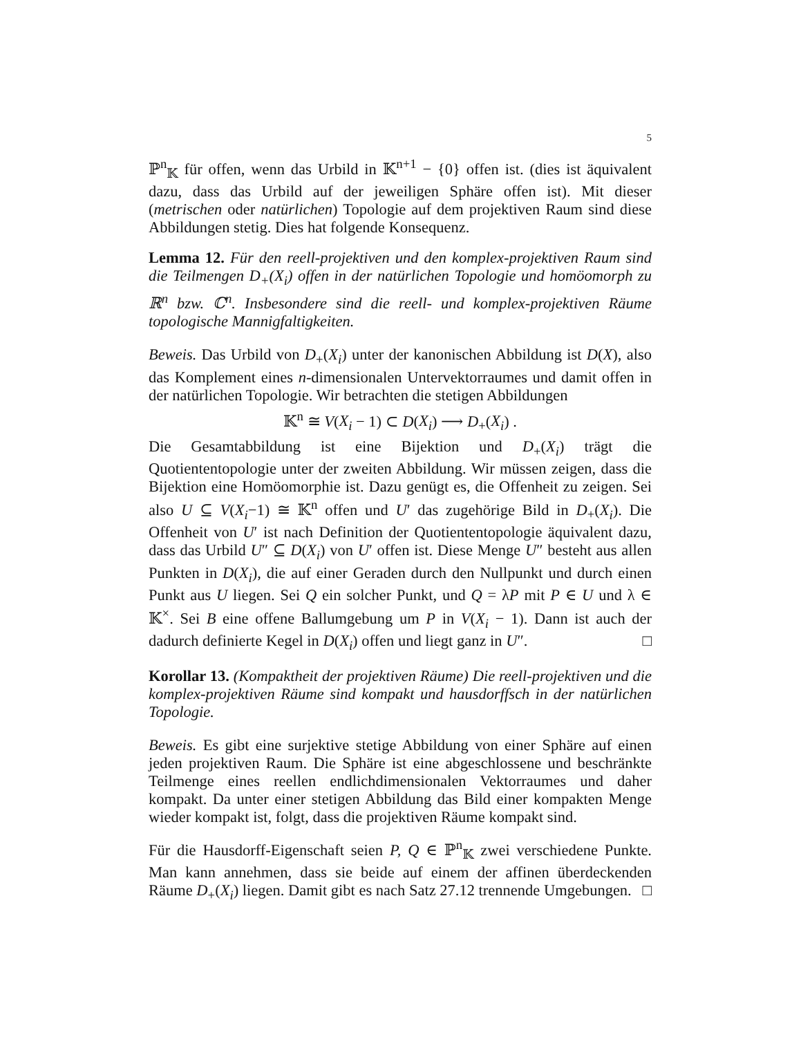5
ℙ<sup>n</sup><sub>𝕂</sub> für offen, wenn das Urbild in 𝕂<sup>n+1</sup> − {0} offen ist. (dies ist äquivalent dazu, dass das Urbild auf der jeweiligen Sphäre offen ist). Mit dieser (metrischen oder natürlichen) Topologie auf dem projektiven Raum sind diese Abbildungen stetig. Dies hat folgende Konsequenz.
Lemma 12. Für den reell-projektiven und den komplex-projektiven Raum sind die Teilmengen D<sub>+</sub>(X<sub>i</sub>) offen in der natürlichen Topologie und homöomorph zu ℝ<sup>n</sup> bzw. ℂ<sup>n</sup>. Insbesondere sind die reell- und komplex-projektiven Räume topologische Mannigfaltigkeiten.
Beweis. Das Urbild von D<sub>+</sub>(X<sub>i</sub>) unter der kanonischen Abbildung ist D(X), also das Komplement eines n-dimensionalen Untervektorraumes und damit offen in der natürlichen Topologie. Wir betrachten die stetigen Abbildungen
𝕂<sup>n</sup> ≅ V(X<sub>i</sub> − 1) ⊂ D(X<sub>i</sub>) ⟶ D<sub>+</sub>(X<sub>i</sub>) .
Die Gesamtabbildung ist eine Bijektion und D<sub>+</sub>(X<sub>i</sub>) trägt die Quotiententopologie unter der zweiten Abbildung. Wir müssen zeigen, dass die Bijektion eine Homöomorphie ist. Dazu genügt es, die Offenheit zu zeigen. Sei also U ⊆ V(X<sub>i</sub>−1) ≅ 𝕂<sup>n</sup> offen und U′ das zugehörige Bild in D<sub>+</sub>(X<sub>i</sub>). Die Offenheit von U′ ist nach Definition der Quotiententopologie äquivalent dazu, dass das Urbild U″ ⊆ D(X<sub>i</sub>) von U′ offen ist. Diese Menge U″ besteht aus allen Punkten in D(X<sub>i</sub>), die auf einer Geraden durch den Nullpunkt und durch einen Punkt aus U liegen. Sei Q ein solcher Punkt, und Q = λP mit P ∈ U und λ ∈ 𝕂<sup>×</sup>. Sei B eine offene Ballumgebung um P in V(X<sub>i</sub> − 1). Dann ist auch der dadurch definierte Kegel in D(X<sub>i</sub>) offen und liegt ganz in U″. □
Korollar 13. (Kompaktheit der projektiven Räume) Die reell-projektiven und die komplex-projektiven Räume sind kompakt und hausdorffsch in der natürlichen Topologie.
Beweis. Es gibt eine surjektive stetige Abbildung von einer Sphäre auf einen jeden projektiven Raum. Die Sphäre ist eine abgeschlossene und beschränkte Teilmenge eines reellen endlichdimensionalen Vektorraumes und daher kompakt. Da unter einer stetigen Abbildung das Bild einer kompakten Menge wieder kompakt ist, folgt, dass die projektiven Räume kompakt sind.
Für die Hausdorff-Eigenschaft seien P, Q ∈ ℙ<sup>n</sup><sub>𝕂</sub> zwei verschiedene Punkte. Man kann annehmen, dass sie beide auf einem der affinen überdeckenden Räume D<sub>+</sub>(X<sub>i</sub>) liegen. Damit gibt es nach Satz 27.12 trennende Umgebungen. □